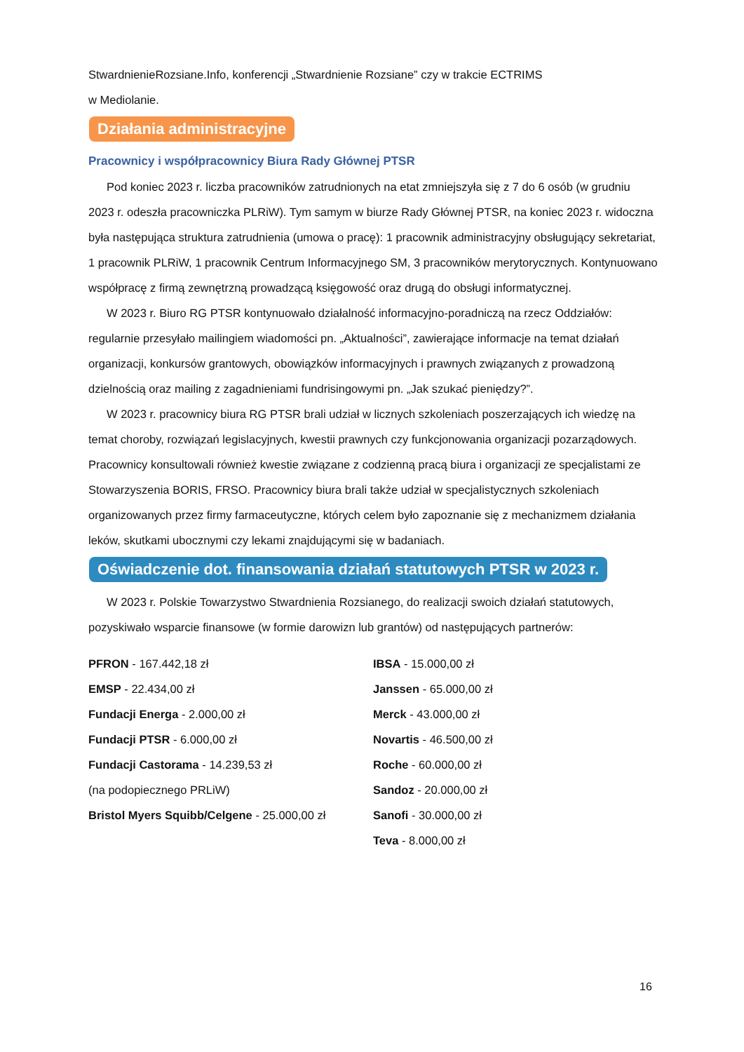StwardnienieRozsiane.Info, konferencji „Stwardnienie Rozsiane” czy w trakcie ECTRIMS
w Mediolanie.
Działania administracyjne
Pracownicy i współpracownicy Biura Rady Głównej PTSR
Pod koniec 2023 r. liczba pracowników zatrudnionych na etat zmniejszyła się z 7 do 6 osób (w grudniu 2023 r. odeszła pracowniczka PLRiW). Tym samym w biurze Rady Głównej PTSR, na koniec 2023 r. widoczna była następująca struktura zatrudnienia (umowa o pracę): 1 pracownik administracyjny obsługujący sekretariat, 1 pracownik PLRiW, 1 pracownik Centrum Informacyjnego SM, 3 pracowników merytorycznych. Kontynuowano współpracę z firmą zewnętrzną prowadzącą księgowość oraz drugą do obsługi informatycznej.
W 2023 r. Biuro RG PTSR kontynuowało działalność informacyjno-poradniczą na rzecz Oddziałów: regularnie przesyłało mailingiem wiadomości pn. „Aktualności”, zawierające informacje na temat działań organizacji, konkursów grantowych, obowiązków informacyjnych i prawnych związanych z prowadzoną dzielnością oraz mailing z zagadnieniami fundrisingowymi pn. „Jak szukać pieniędzy?”.
W 2023 r. pracownicy biura RG PTSR brali udział w licznych szkoleniach poszerzających ich wiedzę na temat choroby, rozwiązań legislacyjnych, kwestii prawnych czy funkcjonowania organizacji pozarządowych. Pracownicy konsultowali również kwestie związane z codzienną pracą biura i organizacji ze specjalistami ze Stowarzyszenia BORIS, FRSO. Pracownicy biura brali także udział w specjalistycznych szkoleniach organizowanych przez firmy farmaceutyczne, których celem było zapoznanie się z mechanizmem działania leków, skutkami ubocznymi czy lekami znajdującymi się w badaniach.
Oświadczenie dot. finansowania działań statutowych PTSR w 2023 r.
W 2023 r. Polskie Towarzystwo Stwardnienia Rozsianego, do realizacji swoich działań statutowych, pozyskiwało wsparcie finansowe (w formie darowizn lub grantów) od następujących partnerów:
PFRON - 167.442,18 zł
EMSP - 22.434,00 zł
Fundacji Energa - 2.000,00 zł
Fundacji PTSR - 6.000,00 zł
Fundacji Castorama - 14.239,53 zł
(na podopiecznego PRLiW)
Bristol Myers Squibb/Celgene - 25.000,00 zł
IBSA - 15.000,00 zł
Janssen - 65.000,00 zł
Merck - 43.000,00 zł
Novartis - 46.500,00 zł
Roche - 60.000,00 zł
Sandoz - 20.000,00 zł
Sanofi - 30.000,00 zł
Teva - 8.000,00 zł
16